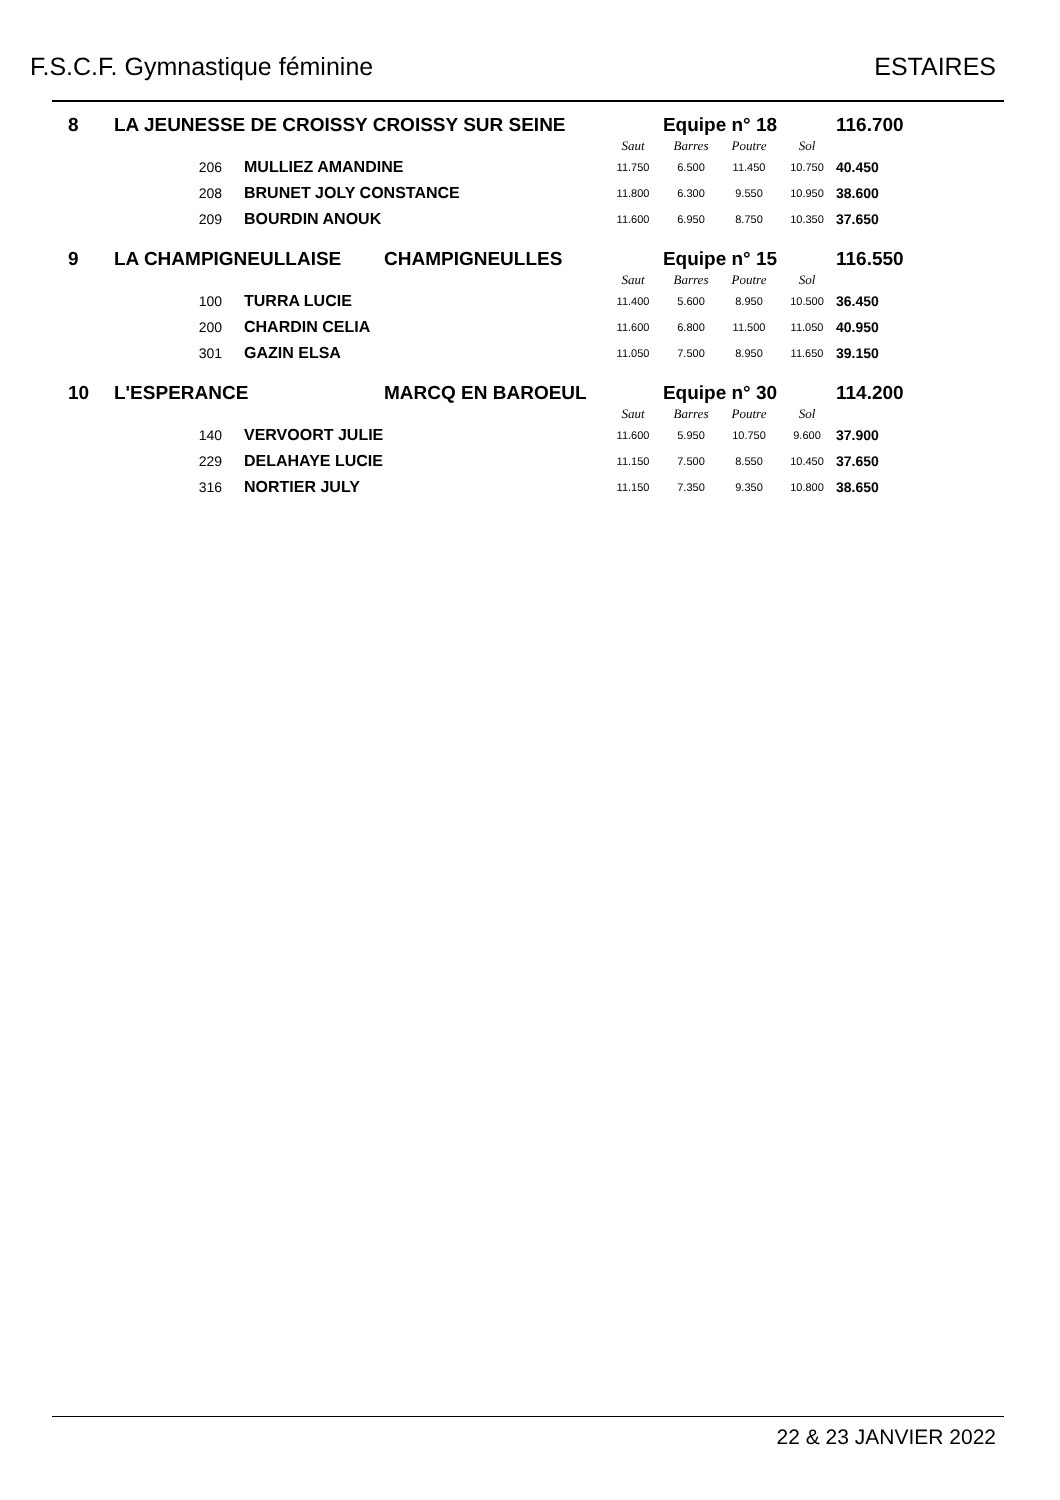F.S.C.F. Gymnastique féminine ESTAIRES
| 8 | LA JEUNESSE DE CROISSY CROISSY SUR SEINE | | | Equipe n° 18 | | | | 116.700 |
| | | | | Saut | Barres | Poutre | Sol | |
| | 206 | MULLIEZ AMANDINE | | 11.750 | 6.500 | 11.450 | 10.750 | 40.450 |
| | 208 | BRUNET JOLY CONSTANCE | | 11.800 | 6.300 | 9.550 | 10.950 | 38.600 |
| | 209 | BOURDIN ANOUK | | 11.600 | 6.950 | 8.750 | 10.350 | 37.650 |
| 9 | LA CHAMPIGNEULLAISE | | CHAMPIGNEULLES | Equipe n° 15 | | | | 116.550 |
| | | | | Saut | Barres | Poutre | Sol | |
| | 100 | TURRA LUCIE | | 11.400 | 5.600 | 8.950 | 10.500 | 36.450 |
| | 200 | CHARDIN CELIA | | 11.600 | 6.800 | 11.500 | 11.050 | 40.950 |
| | 301 | GAZIN ELSA | | 11.050 | 7.500 | 8.950 | 11.650 | 39.150 |
| 10 | L'ESPERANCE | | MARCQ EN BAROEUL | Equipe n° 30 | | | | 114.200 |
| | | | | Saut | Barres | Poutre | Sol | |
| | 140 | VERVOORT JULIE | | 11.600 | 5.950 | 10.750 | 9.600 | 37.900 |
| | 229 | DELAHAYE LUCIE | | 11.150 | 7.500 | 8.550 | 10.450 | 37.650 |
| | 316 | NORTIER JULY | | 11.150 | 7.350 | 9.350 | 10.800 | 38.650 |
22 & 23 JANVIER 2022